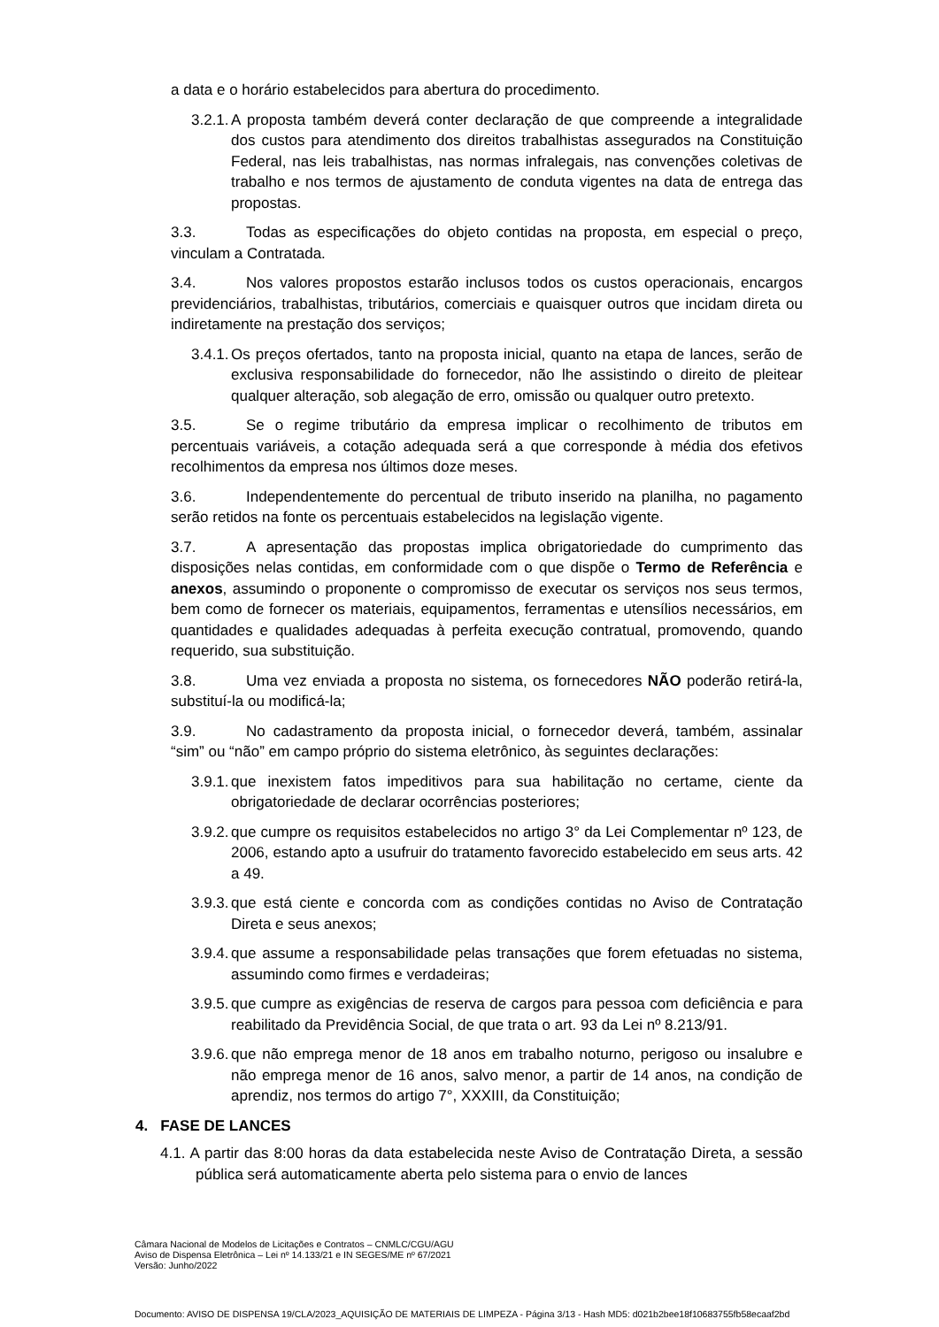a data e o horário estabelecidos para abertura do procedimento.
3.2.1. A proposta também deverá conter declaração de que compreende a integralidade dos custos para atendimento dos direitos trabalhistas assegurados na Constituição Federal, nas leis trabalhistas, nas normas infralegais, nas convenções coletivas de trabalho e nos termos de ajustamento de conduta vigentes na data de entrega das propostas.
3.3. Todas as especificações do objeto contidas na proposta, em especial o preço, vinculam a Contratada.
3.4. Nos valores propostos estarão inclusos todos os custos operacionais, encargos previdenciários, trabalhistas, tributários, comerciais e quaisquer outros que incidam direta ou indiretamente na prestação dos serviços;
3.4.1. Os preços ofertados, tanto na proposta inicial, quanto na etapa de lances, serão de exclusiva responsabilidade do fornecedor, não lhe assistindo o direito de pleitear qualquer alteração, sob alegação de erro, omissão ou qualquer outro pretexto.
3.5. Se o regime tributário da empresa implicar o recolhimento de tributos em percentuais variáveis, a cotação adequada será a que corresponde à média dos efetivos recolhimentos da empresa nos últimos doze meses.
3.6. Independentemente do percentual de tributo inserido na planilha, no pagamento serão retidos na fonte os percentuais estabelecidos na legislação vigente.
3.7. A apresentação das propostas implica obrigatoriedade do cumprimento das disposições nelas contidas, em conformidade com o que dispõe o Termo de Referência e anexos, assumindo o proponente o compromisso de executar os serviços nos seus termos, bem como de fornecer os materiais, equipamentos, ferramentas e utensílios necessários, em quantidades e qualidades adequadas à perfeita execução contratual, promovendo, quando requerido, sua substituição.
3.8. Uma vez enviada a proposta no sistema, os fornecedores NÃO poderão retirá-la, substituí-la ou modificá-la;
3.9. No cadastramento da proposta inicial, o fornecedor deverá, também, assinalar “sim” ou “não” em campo próprio do sistema eletrônico, às seguintes declarações:
3.9.1. que inexistem fatos impeditivos para sua habilitação no certame, ciente da obrigatoriedade de declarar ocorrências posteriores;
3.9.2. que cumpre os requisitos estabelecidos no artigo 3° da Lei Complementar nº 123, de 2006, estando apto a usufruir do tratamento favorecido estabelecido em seus arts. 42 a 49.
3.9.3. que está ciente e concorda com as condições contidas no Aviso de Contratação Direta e seus anexos;
3.9.4. que assume a responsabilidade pelas transações que forem efetuadas no sistema, assumindo como firmes e verdadeiras;
3.9.5. que cumpre as exigências de reserva de cargos para pessoa com deficiência e para reabilitado da Previdência Social, de que trata o art. 93 da Lei nº 8.213/91.
3.9.6. que não emprega menor de 18 anos em trabalho noturno, perigoso ou insalubre e não emprega menor de 16 anos, salvo menor, a partir de 14 anos, na condição de aprendiz, nos termos do artigo 7°, XXXIII, da Constituição;
4. FASE DE LANCES
4.1. A partir das 8:00 horas da data estabelecida neste Aviso de Contratação Direta, a sessão pública será automaticamente aberta pelo sistema para o envio de lances
Câmara Nacional de Modelos de Licitações e Contratos – CNMLC/CGU/AGU
Aviso de Dispensa Eletrônica – Lei nº 14.133/21 e IN SEGES/ME nº 67/2021
Versão: Junho/2022
Documento: AVISO DE DISPENSA 19/CLA/2023_AQUISIÇÃO DE MATERIAIS DE LIMPEZA - Página 3/13 - Hash MD5: d021b2bee18f10683755fb58ecaaf2bd